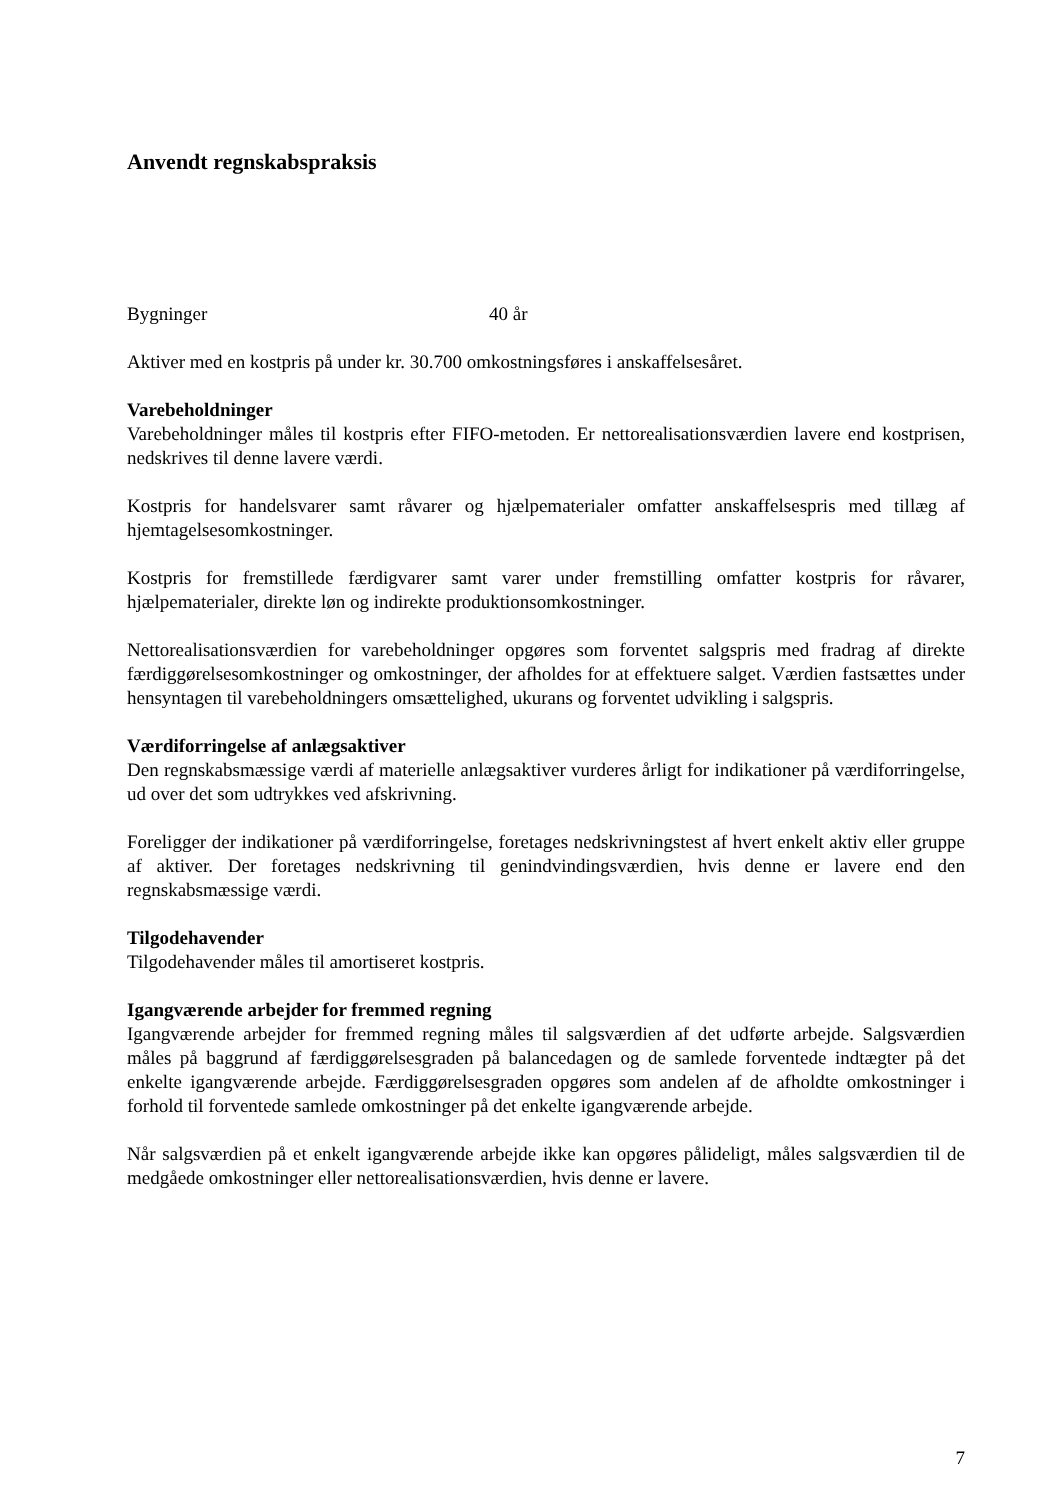Anvendt regnskabspraksis
| Bygninger | 40 år |
Aktiver med en kostpris på under kr. 30.700 omkostningsføres i anskaffelsesåret.
Varebeholdninger
Varebeholdninger måles til kostpris efter FIFO-metoden. Er nettorealisationsværdien lavere end kostprisen, nedskrives til denne lavere værdi.
Kostpris for handelsvarer samt råvarer og hjælpematerialer omfatter anskaffelsespris med tillæg af hjemtagelsesomkostninger.
Kostpris for fremstillede færdigvarer samt varer under fremstilling omfatter kostpris for råvarer, hjælpematerialer, direkte løn og indirekte produktionsomkostninger.
Nettorealisationsværdien for varebeholdninger opgøres som forventet salgspris med fradrag af direkte færdiggørelsesomkostninger og omkostninger, der afholdes for at effektuere salget. Værdien fastsættes under hensyntagen til varebeholdningers omsættelighed, ukurans og forventet udvikling i salgspris.
Værdiforringelse af anlægsaktiver
Den regnskabsmæssige værdi af materielle anlægsaktiver vurderes årligt for indikationer på værdiforringelse, ud over det som udtrykkes ved afskrivning.
Foreligger der indikationer på værdiforringelse, foretages nedskrivningstest af hvert enkelt aktiv eller gruppe af aktiver. Der foretages nedskrivning til genindvindingsværdien, hvis denne er lavere end den regnskabsmæssige værdi.
Tilgodehavender
Tilgodehavender måles til amortiseret kostpris.
Igangværende arbejder for fremmed regning
Igangværende arbejder for fremmed regning måles til salgsværdien af det udførte arbejde. Salgsværdien måles på baggrund af færdiggørelsesgraden på balancedagen og de samlede forventede indtægter på det enkelte igangværende arbejde. Færdiggørelsesgraden opgøres som andelen af de afholdte omkostninger i forhold til forventede samlede omkostninger på det enkelte igangværende arbejde.
Når salgsværdien på et enkelt igangværende arbejde ikke kan opgøres pålideligt, måles salgsværdien til de medgåede omkostninger eller nettorealisationsværdien, hvis denne er lavere.
7